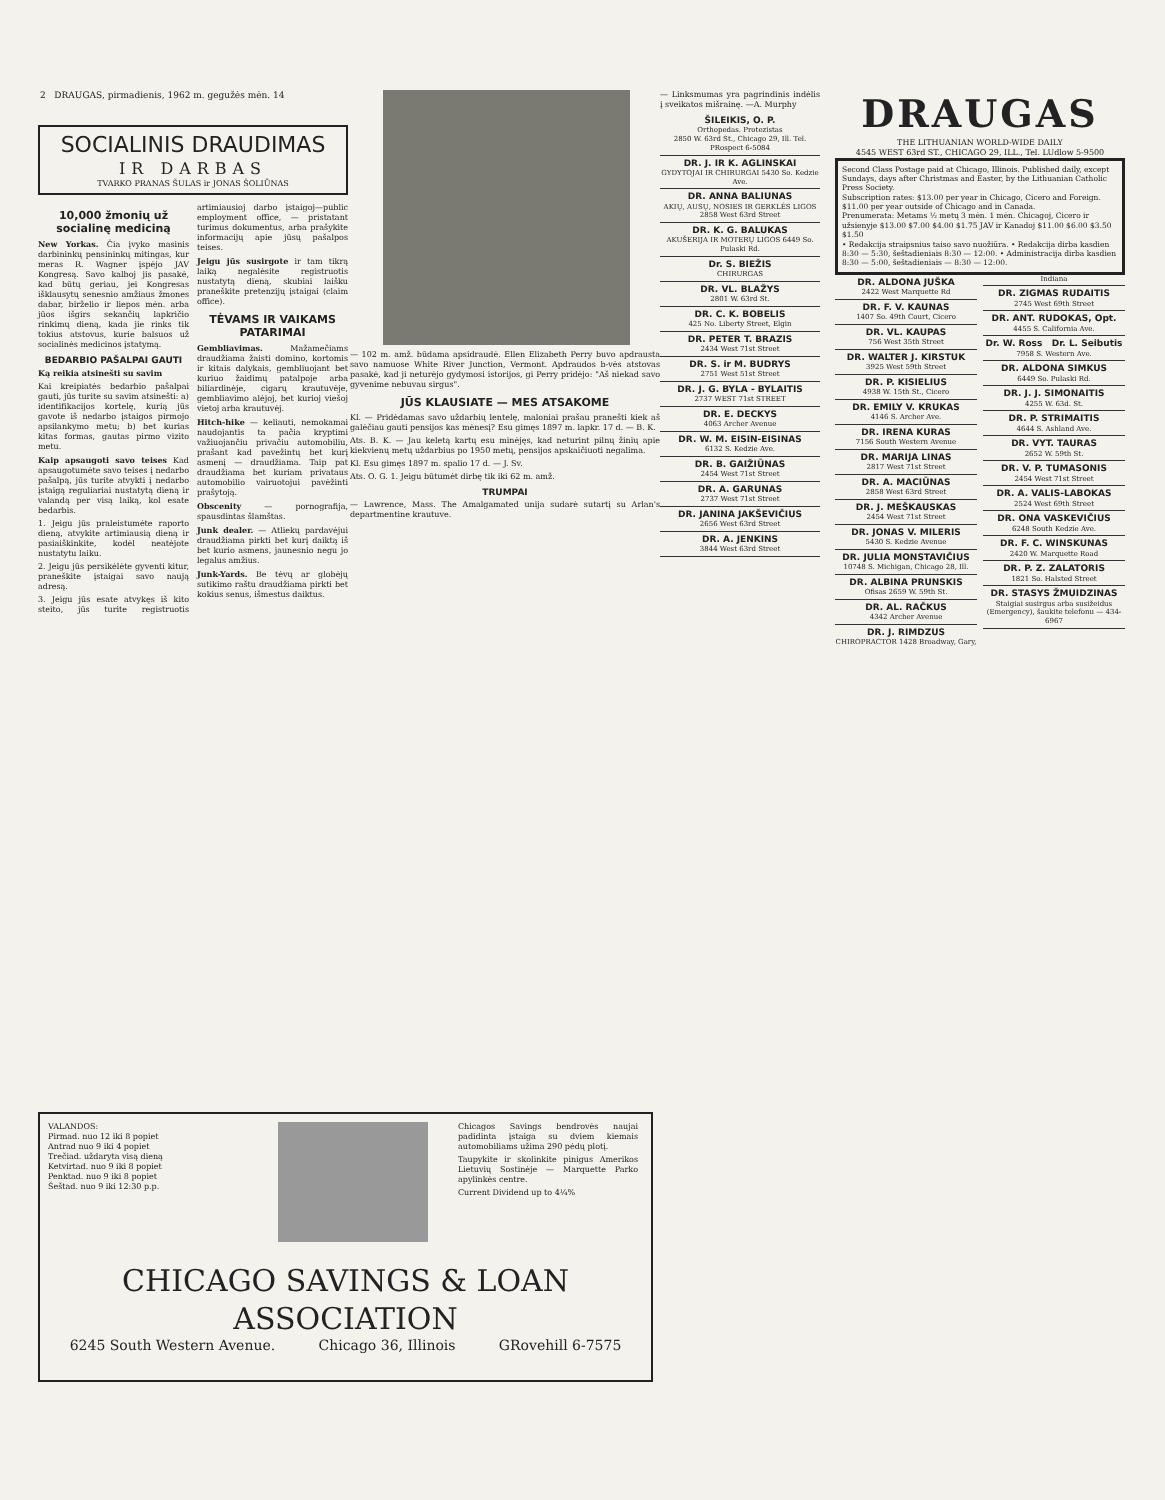2 DRAUGAS, pirmadienis, 1962 m. gegužės mėn. 14
SOCIALINIS DRAUDIMAS
IR DARBAS
TVARKO PRANAS ŠULAS ir JONAS ŠOLIŪNAS
10,000 žmonių už socialinę mediciną
New Yorkas. Čia įvyko masinis darbininkų pensininkų mitingas, kur meras R. Wagner įspėjo JAV Kongresą. Savo kalboj jis pasakė, kad būtų geriau, jei Kongresas išklausytų senesnio amžiaus žmones dabar, birželio ir liepos mėn. arba jūos išgirs sekančių lapkričio rinkimų dieną, kada jie rinks tik tokius atstovus, kurie balsuos už socialinės medicinos įstatymą.
BEDARBIO PAŠALPAI GAUTI
Ką reikia atsinešti su savim
Kai kreipiatės bedarbio pašalpai gauti, jūs turite su savim atsinešti: a) identifikacijos kortelę, kurią jūs gavote iš nedarbo įstaigos pirmojo apsilankymo metu; b) bet kurias kitas formas, gautas pirmo vizito metu.
Kaip apsaugoti savo teises Kad apsaugotumėte savo teises į nedarbo pašalpą, jūs turite atvykti į nedarbo įstaigą reguliariai nustatytą dieną ir valandą per visą laiką, kol esate bedarbis.
1. Jeigu jūs praleistumėte raporto dieną, atvykite artimiausią dieną ir pasiaiškinkite, kodėl neatėjote nustatytu laiku.
2. Jeigu jūs persikėlėte gyventi kitur, praneškite įstaigai savo naują adresą.
3. Jeigu jūs esate atvykęs iš kito steito, jūs turite registruotis artimiausioj darbo įstaigoj—public employment office, — pristatant turimus dokumentus, arba prašykite informacijų apie jūsų pašalpos teises.
Jeigu jūs susirgote ir tam tikrą laiką negalėsite registruotis nustatytą dieną, skubiai laišku praneškite pretenzijų įstaigai (claim office).
TĖVAMS IR VAIKAMS PATARIMAI
Gembliavimas. Mažamečiams draudžiama žaisti domino, kortomis ir kitais dalykais, gembliuojant bet kuriuo žaidimų patalpoje arba biliardinėje, cigarų krautuvėje, gembliavimo alėjoj, bet kurioj viešoj vietoj arba krautuvėj.
Hitch-hike — keliauti, nemokamai naudojantis ta pačia kryptimi važiuojančiu privačiu automobiliu, prašant kad pavežintų bet kurį asmenį — draudžiama. Taip pat draudžiama bet kuriam privataus automobilio vairuotojui pavėžinti prašytoją.
Obscenity — pornografija, spausdintas šlamštas.
Junk dealer. — Atliekų pardavėjui draudžiama pirkti bet kurį daiktą iš bet kurio asmens, jaunesnio negu jo legalus amžius.
Junk-Yards. Be tėvų ar globėjų sutikimo raštu draudžiama pirkti bet kokius senus, išmestus daiktus.
— 102 m. amž. būdama apsidraudė. Ellen Elizabeth Perry buvo apdrausta savo namuose White River Junction, Vermont. Apdraudos b-vės atstovas pasakė, kad ji neturėjo gydymosi istorijos, gi Perry pridėjo: "Aš niekad savo gyvenime nebuvau sirgus".
JŪS KLAUSIATE — MES ATSAKOME
Kl. — Pridėdamas savo uždarbių lentelę, maloniai prašau pranešti kiek aš galėčiau gauti pensijos kas mėnesį? Esu gimęs 1897 m. lapkr. 17 d. — B. K.
Ats. B. K. — Jau keletą kartų esu minėjęs, kad neturint pilnų žinių apie kiekvienų metų uždarbius po 1950 metų, pensijos apskaičiuoti negalima.
Kl. Esu gimęs 1897 m. spalio 17 d. — J. Sv.
Ats. O. G. 1. Jeigu būtumėt dirbę tik iki 62 m. amž.
TRUMPAI
— Lawrence, Mass. The Amalgamated unija sudarė sutartį su Arlan's departmentine krautuve.
— Linksmumas yra pagrindinis indėlis į sveikatos mišrainę. —A. Murphy
ŠILEIKIS, O. P.
Orthopedas. Protezistas
2850 W. 63rd St., Chicago 29, Ill. Tel. PRospect 6-5084
DR. J. IR K. AGLINSKAI
GYDYTOJAI IR CHIRURGAI 5430 So. Kedzie Ave.
DR. ANNA BALIUNAS
AKIŲ, AUSŲ, NOSIES IR GERKLĖS LIGOS 2858 West 63rd Street
DR. K. G. BALUKAS
AKUŠERIJA IR MOTERŲ LIGOS 6449 So. Pulaski Rd.
Dr. S. BIEŽIS
CHIRURGAS
DR. VL. BLAŽYS
2801 W. 63rd St.
DR. C. K. BOBELIS
425 No. Liberty Street, Elgin
DR. PETER T. BRAZIS
2434 West 71st Street
DR. S. ir M. BUDRYS
2751 West 51st Street
DR. J. G. BYLA - BYLAITIS
2737 WEST 71st STREET
DR. E. DECKYS
4063 Archer Avenue
DR. W. M. EISIN-EISINAS
6132 S. Kedzie Ave.
DR. B. GAIŽIŪNAS
2454 West 71st Street
DR. A. GARUNAS
2737 West 71st Street
DR. JANINA JAKŠEVIČIUS
2656 West 63rd Street
DR. A. JENKINS
3844 West 63rd Street
DRAUGAS
THE LITHUANIAN WORLD-WIDE DAILY
4545 WEST 63rd ST., CHICAGO 29, ILL., Tel. LUdlow 5-9500
Second Class Postage paid at Chicago, Illinois. Published daily, except Sundays, days after Christmas and Easter, by the Lithuanian Catholic Press Society.
Subscription rates: $13.00 per year in Chicago, Cicero and Foreign. $11.00 per year outside of Chicago and in Canada.
Prenumerata: Metams ½ metų 3 mėn. 1 mėn. Chicagoj, Cicero ir užsienyje $13.00 $7.00 $4.00 $1.75 JAV ir Kanadoj $11.00 $6.00 $3.50 $1.50
• Redakcija straipsnius taiso savo nuožiūra. • Redakcija dirba kasdien 8:30 — 5:30, šeštadieniais 8:30 — 12:00. • Administracija dirba kasdien 8:30 — 5:00, šeštadieniais — 8:30 — 12:00.
DR. ALDONA JUŠKA
2422 West Marquette Rd
DR. F. V. KAUNAS
1407 So. 49th Court, Cicero
DR. VL. KAUPAS
756 West 35th Street
DR. WALTER J. KIRSTUK
3925 West 59th Street
DR. P. KISIELIUS
4938 W. 15th St., Cicero
DR. EMILY V. KRUKAS
4146 S. Archer Ave.
DR. IRENA KURAS
7156 South Western Avenue
DR. MARIJA LINAS
2817 West 71st Street
DR. A. MACIŪNAS
2858 West 63rd Street
DR. J. MEŠKAUSKAS
2454 West 71st Street
DR. JONAS V. MILERIS
5430 S. Kedzie Avenue
DR. JULIA MONSTAVIČIUS
10748 S. Michigan, Chicago 28, Ill.
DR. ALBINA PRUNSKIS
Ofisas 2659 W. 59th St.
DR. AL. RAČKUS
4342 Archer Avenue
DR. J. RIMDZUS
CHIROPRACTOR 1428 Broadway, Gary, Indiana
DR. ZIGMAS RUDAITIS
2745 West 69th Street
DR. ANT. RUDOKAS, Opt.
4455 S. California Ave.
Dr. W. Ross Dr. L. Seibutis
7958 S. Western Ave.
DR. ALDONA SIMKUS
6449 So. Pulaski Rd.
DR. J. J. SIMONAITIS
4255 W. 63d. St.
DR. P. STRIMAITIS
4644 S. Ashland Ave.
DR. VYT. TAURAS
2652 W. 59th St.
DR. V. P. TUMASONIS
2454 West 71st Street
DR. A. VALIS-LABOKAS
2524 West 69th Street
DR. ONA VASKEVIČIUS
6248 South Kedzie Ave.
DR. F. C. WINSKUNAS
2420 W. Marquette Road
DR. P. Z. ZALATORIS
1821 So. Halsted Street
DR. STASYS ŽMUIDZINAS
Staigiai susirgus arba susižeidus (Emergency), šaukite telefonu — 434-6967
VALANDOS:
Pirmad. nuo 12 iki 8 popiet
Antrad nuo 9 iki 4 popiet
Trečiad. uždaryta visą dieną
Ketvirtad. nuo 9 iki 8 popiet
Penktad. nuo 9 iki 8 popiet
Šeštad. nuo 9 iki 12:30 p.p.
Chicagos Savings bendrovės naujai padidinta įstaiga su dviem kiemais automobiliams užima 290 pėdų plotį.
Taupykite ir skolinkite pinigus Amerikos Lietuvių Sostinėje — Marquette Parko apylinkės centre.
Current Dividend up to 4¼%
CHICAGO SAVINGS & LOAN ASSOCIATION
6245 South Western Avenue. Chicago 36, Illinois GRovehill 6-7575